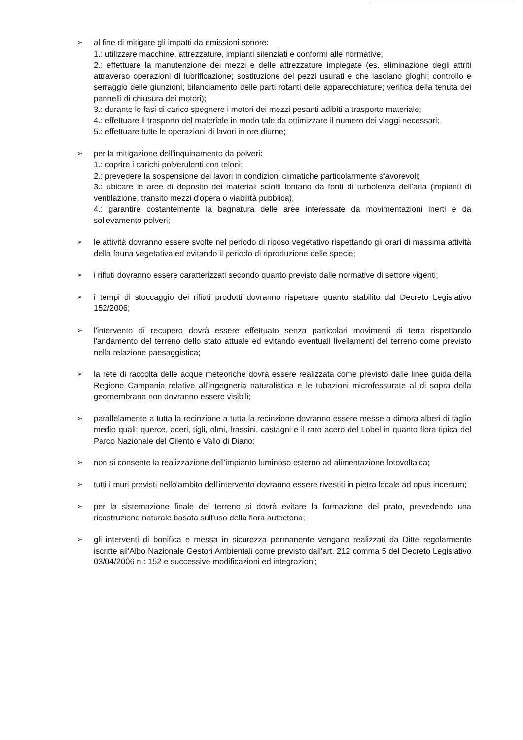➢
al fine di mitigare gli impatti da emissioni sonore:
1.: utilizzare macchine, attrezzature, impianti silenziati e conformi alle normative;
2.: effettuare la manutenzione dei mezzi e delle attrezzature impiegate (es. eliminazione degli attriti attraverso operazioni di lubrificazione; sostituzione dei pezzi usurati e che lasciano gioghi; controllo e serraggio delle giunzioni; bilanciamento delle parti rotanti delle apparecchiature; verifica della tenuta dei pannelli di chiusura dei motori);
3.: durante le fasi di carico spegnere i motori dei mezzi pesanti adibiti a trasporto materiale;
4.: effettuare il trasporto del materiale in modo tale da ottimizzare il numero dei viaggi necessari;
5.: effettuare tutte le operazioni di lavori in ore diurne;
➢
per la mitigazione dell'inquinamento da polveri:
1.: coprire i carichi polverulenti con teloni;
2.: prevedere la sospensione dei lavori in condizioni climatiche particolarmente sfavorevoli;
3.: ubicare le aree di deposito dei materiali sciolti lontano da fonti di turbolenza dell'aria (impianti di ventilazione, transito mezzi d'opera o viabilità pubblica);
4.: garantire costantemente la bagnatura delle aree interessate da movimentazioni inerti e da sollevamento polveri;
➢
le attività dovranno essere svolte nel periodo di riposo vegetativo rispettando gli orari di massima attività della fauna vegetativa ed evitando il periodo di riproduzione delle specie;
➢
i rifiuti dovranno essere caratterizzati secondo quanto previsto dalle normative di settore vigenti;
➢
i tempi di stoccaggio dei rifiuti prodotti dovranno rispettare quanto stabilito dal Decreto Legislativo 152/2006;
➢
l'intervento di recupero dovrà essere effettuato senza particolari movimenti di terra rispettando l'andamento del terreno dello stato attuale ed evitando eventuali livellamenti del terreno come previsto nella relazione paesaggistica;
➢
la rete di raccolta delle acque meteoriche dovrà essere realizzata come previsto dalle linee guida della Regione Campania relative all'ingegneria naturalistica e le tubazioni microfessurate al di sopra della geomembrana non dovranno essere visibili;
➢
parallelamente a tutta la recinzione a tutta la recinzione dovranno essere messe a dimora alberi di taglio medio quali: querce, aceri, tigli, olmi, frassini, castagni e il raro acero del Lobel in quanto flora tipica del Parco Nazionale del Cilento e Vallo di Diano;
➢
non si consente la realizzazione dell'impianto luminoso esterno ad alimentazione fotovoltaica;
➢
tutti i muri previsti nellò'ambito dell'intervento dovranno essere rivestiti in pietra locale ad opus incertum;
➢
per la sistemazione finale del terreno si dovrà evitare la formazione del prato, prevedendo una ricostruzione naturale basata sull'uso della flora autoctona;
➢
gli interventi di bonifica e messa in sicurezza permanente vengano realizzati da Ditte regolarmente iscritte all'Albo Nazionale Gestori Ambientali come previsto dall'art. 212 comma 5 del Decreto Legislativo 03/04/2006 n.: 152 e successive modificazioni ed integrazioni;